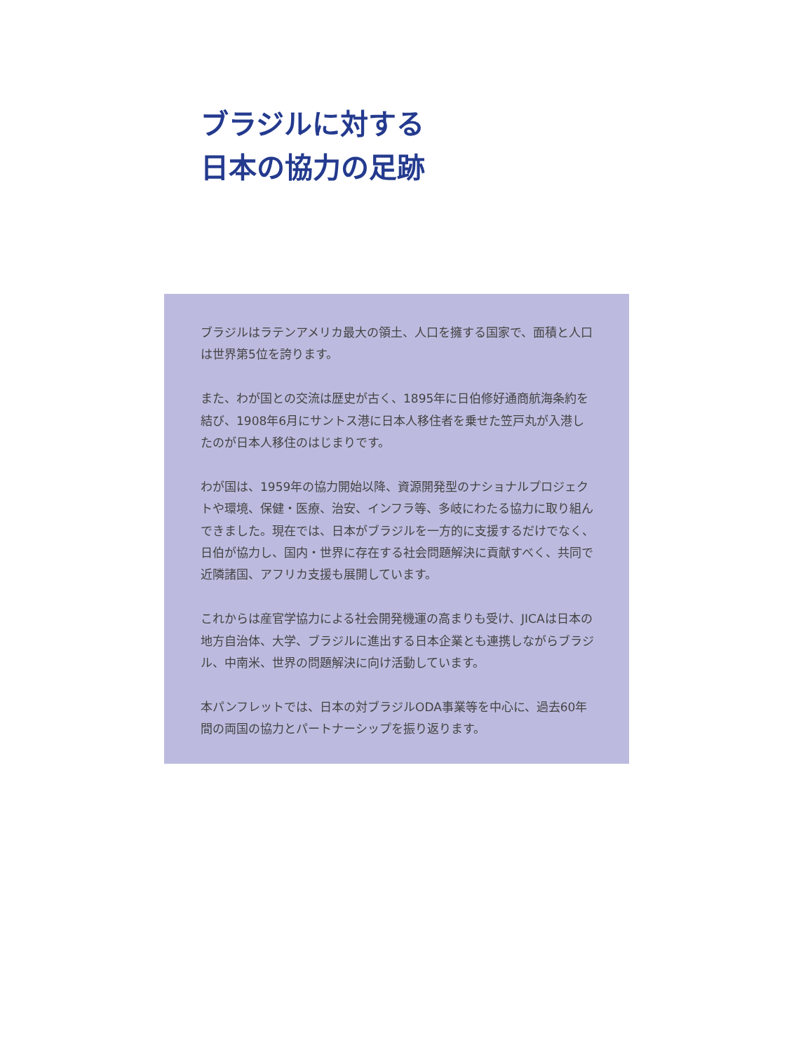ブラジルに対する
日本の協力の足跡
ブラジルはラテンアメリカ最大の領土、人口を擁する国家で、面積と人口は世界第5位を誇ります。
また、わが国との交流は歴史が古く、1895年に日伯修好通商航海条約を結び、1908年6月にサントス港に日本人移住者を乗せた笠戸丸が入港したのが日本人移住のはじまりです。
わが国は、1959年の協力開始以降、資源開発型のナショナルプロジェクトや環境、保健・医療、治安、インフラ等、多岐にわたる協力に取り組んできました。現在では、日本がブラジルを一方的に支援するだけでなく、日伯が協力し、国内・世界に存在する社会問題解決に貢献すべく、共同で近隣諸国、アフリカ支援も展開しています。
これからは産官学協力による社会開発機運の高まりも受け、JICAは日本の地方自治体、大学、ブラジルに進出する日本企業とも連携しながらブラジル、中南米、世界の問題解決に向け活動しています。
本パンフレットでは、日本の対ブラジルODA事業等を中心に、過去60年間の両国の協力とパートナーシップを振り返ります。